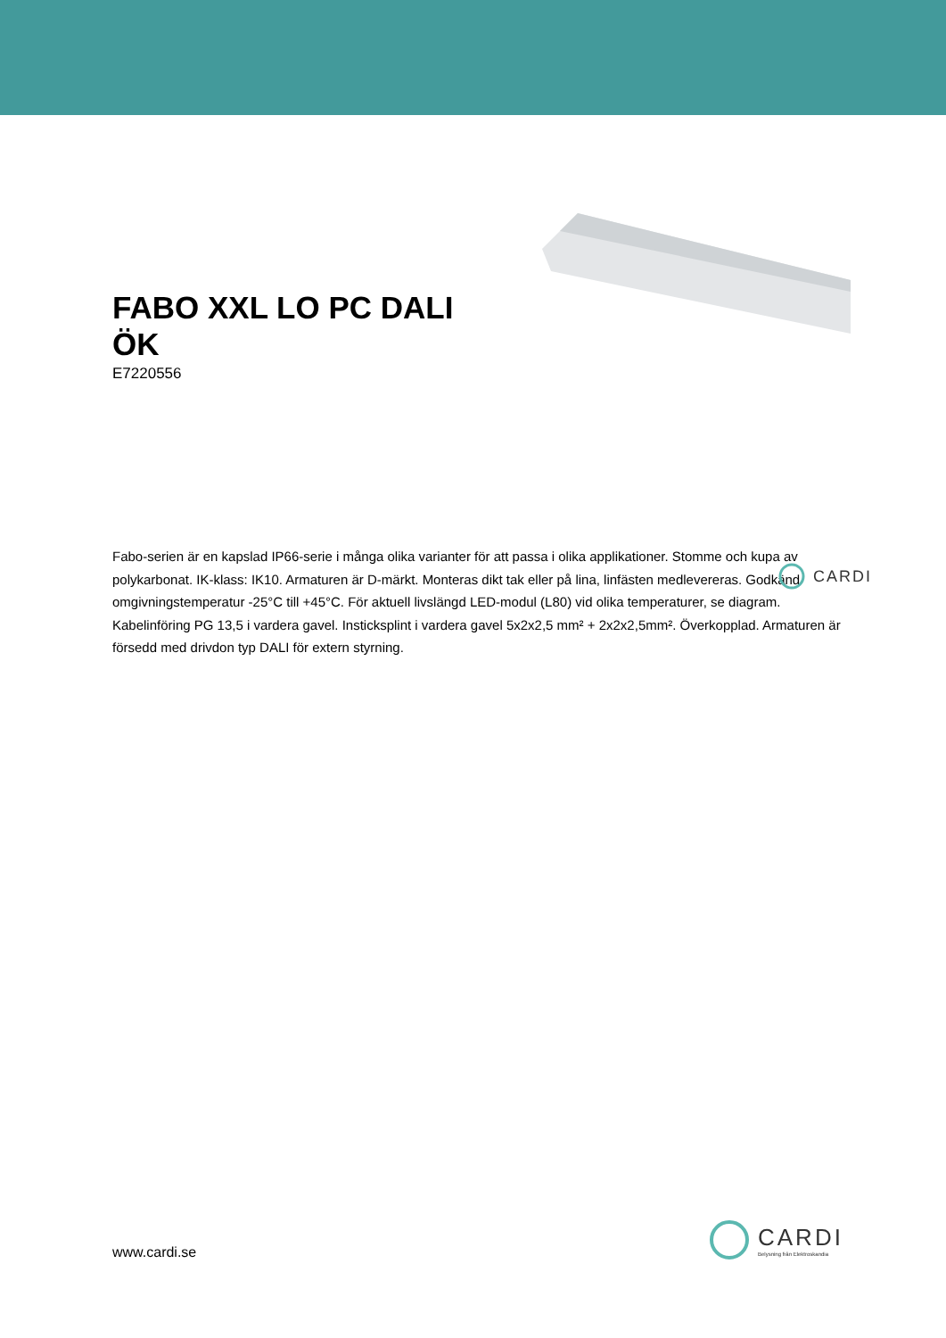FABO XXL LO PC DALI ÖK
E7220556
Fabo-serien är en kapslad IP66-serie i många olika varianter för att passa i olika applikationer. Stomme och kupa av polykarbonat. IK-klass: IK10. Armaturen är D-märkt. Monteras dikt tak eller på lina, linfästen medlevereras. Godkänd omgivningstemperatur -25°C till +45°C. För aktuell livslängd LED-modul (L80) vid olika temperaturer, se diagram. Kabelinföring PG 13,5 i vardera gavel. Insticksplint i vardera gavel 5x2x2,5 mm² + 2x2x2,5mm². Överkopplad. Armaturen är försedd med drivdon typ DALI för extern styrning.
CARDI
www.cardi.se
CARDI
Belysning från Elektroskandia